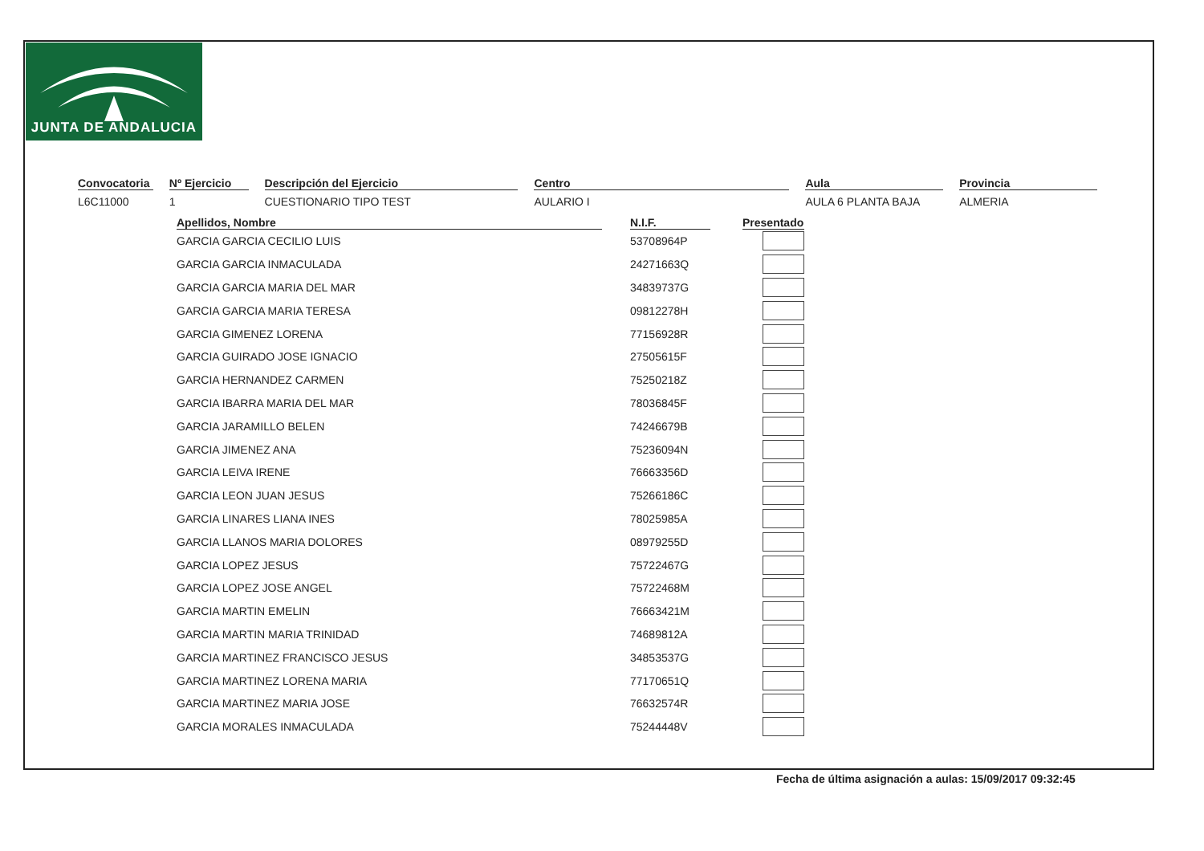JUNTA DE ANDALUCIA
Convocatoria
L6C11000
Nº Ejercicio
1
Descripción del Ejercicio
CUESTIONARIO TIPO TEST
Centro
AULARIO I
Aula
AULA 6 PLANTA BAJA
Provincia
ALMERIA
| Apellidos, Nombre | | N.I.F. | | Presentado |
| --- | --- | --- | --- | --- |
| GARCIA GARCIA CECILIO LUIS | | 53708964P | | |
| GARCIA GARCIA INMACULADA | | 24271663Q | | |
| GARCIA GARCIA MARIA DEL MAR | | 34839737G | | |
| GARCIA GARCIA MARIA TERESA | | 09812278H | | |
| GARCIA GIMENEZ LORENA | | 77156928R | | |
| GARCIA GUIRADO JOSE IGNACIO | | 27505615F | | |
| GARCIA HERNANDEZ CARMEN | | 75250218Z | | |
| GARCIA IBARRA MARIA DEL MAR | | 78036845F | | |
| GARCIA JARAMILLO BELEN | | 74246679B | | |
| GARCIA JIMENEZ ANA | | 75236094N | | |
| GARCIA LEIVA IRENE | | 76663356D | | |
| GARCIA LEON JUAN JESUS | | 75266186C | | |
| GARCIA LINARES LIANA INES | | 78025985A | | |
| GARCIA LLANOS MARIA DOLORES | | 08979255D | | |
| GARCIA LOPEZ JESUS | | 75722467G | | |
| GARCIA LOPEZ JOSE ANGEL | | 75722468M | | |
| GARCIA MARTIN EMELIN | | 76663421M | | |
| GARCIA MARTIN MARIA TRINIDAD | | 74689812A | | |
| GARCIA MARTINEZ FRANCISCO JESUS | | 34853537G | | |
| GARCIA MARTINEZ LORENA MARIA | | 77170651Q | | |
| GARCIA MARTINEZ MARIA JOSE | | 76632574R | | |
| GARCIA MORALES INMACULADA | | 75244448V | | |
Fecha de última asignación a aulas: 15/09/2017 09:32:45